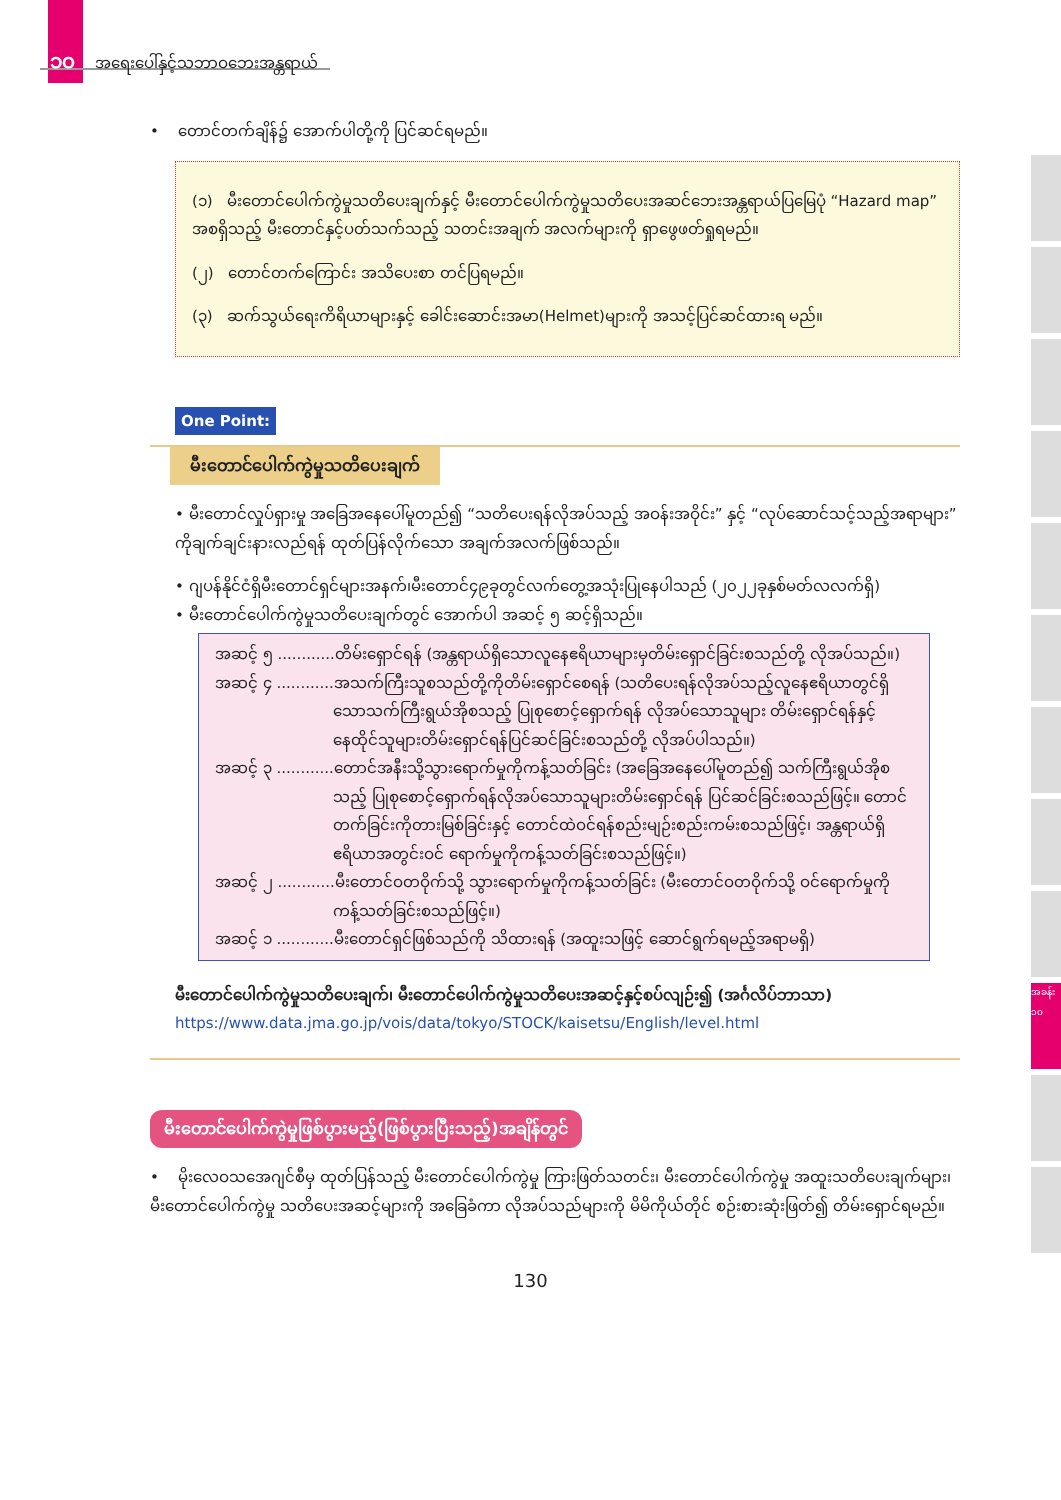၁၀ အရေးပေါ်နှင့်သဘာဝဘေးအန္တရာယ်
အခန်း ၁၀
• တောင်တက်ချိန်၌ အောက်ပါတို့ကို ပြင်ဆင်ရမည်။
(၁) မီးတောင်ပေါက်ကွဲမှုသတိပေးချက်နှင့် မီးတောင်ပေါက်ကွဲမှုသတိပေးအဆင်ဘေးအန္တရာယ်ပြမြေပုံ “Hazard map” အစရှိသည့် မီးတောင်နှင့်ပတ်သက်သည့် သတင်းအချက် အလက်များကို ရှာဖွေဖတ်ရှုရမည်။
(၂) တောင်တက်ကြောင်း အသိပေးစာ တင်ပြရမည်။
(၃) ဆက်သွယ်ရေးကိရိယာများနှင့် ခေါင်းဆောင်းအမာ(Helmet)များကို အသင့်ပြင်ဆင်ထားရ မည်။
One Point:
မီးတောင်ပေါက်ကွဲမှုသတိပေးချက်
• မီးတောင်လှုပ်ရှားမှု အခြေအနေပေါ်မူတည်၍ “သတိပေးရန်လိုအပ်သည့် အဝန်းအဝိုင်း” နှင့် “လုပ်ဆောင်သင့်သည့်အရာများ” ကိုချက်ချင်းနားလည်ရန် ထုတ်ပြန်လိုက်သော အချက်အလက်ဖြစ်သည်။
• ဂျပန်နိုင်ငံရှိမီးတောင်ရှင်များအနက်၊မီးတောင်၄၉ခုတွင်လက်တွေ့အသုံးပြုနေပါသည် (၂၀၂၂ခုနှစ်မတ်လလက်ရှိ)
• မီးတောင်ပေါက်ကွဲမှုသတိပေးချက်တွင် အောက်ပါ အဆင့် ၅ ဆင့်ရှိသည်။
အဆင့် ၅ ............တိမ်းရှောင်ရန် (အန္တရာယ်ရှိသောလူနေဧရိယာများမှတိမ်းရှောင်ခြင်းစသည်တို့ လိုအပ်သည်။)
အဆင့် ၄ ............အသက်ကြီးသူစသည်တို့ကိုတိမ်းရှောင်စေရန် (သတိပေးရန်လိုအပ်သည့်လူနေဧရိယာတွင်ရှိသောသက်ကြီးရွယ်အိုစသည့် ပြုစုစောင့်ရှောက်ရန် လိုအပ်သောသူများ တိမ်းရှောင်ရန်နှင့် နေထိုင်သူများတိမ်းရှောင်ရန်ပြင်ဆင်ခြင်းစသည်တို့ လိုအပ်ပါသည်။)
အဆင့် ၃ ............တောင်အနီးသို့သွားရောက်မှုကိုကန့်သတ်ခြင်း (အခြေအနေပေါ်မူတည်၍ သက်ကြီးရွယ်အိုစသည့် ပြုစုစောင့်ရှောက်ရန်လိုအပ်သောသူများတိမ်းရှောင်ရန် ပြင်ဆင်ခြင်းစသည်ဖြင့်။ တောင်တက်ခြင်းကိုတားမြစ်ခြင်းနှင့် တောင်ထဲဝင်ရန်စည်းမျဉ်းစည်းကမ်းစသည်ဖြင့်၊ အန္တရာယ်ရှိဧရိယာအတွင်းဝင် ရောက်မှုကိုကန့်သတ်ခြင်းစသည်ဖြင့်။)
အဆင့် ၂ ............မီးတောင်ဝတဝိုက်သို့ သွားရောက်မှုကိုကန့်သတ်ခြင်း (မီးတောင်ဝတဝိုက်သို့ ဝင်ရောက်မှုကိုကန့်သတ်ခြင်းစသည်ဖြင့်။)
အဆင့် ၁ ............မီးတောင်ရှင်ဖြစ်သည်ကို သိထားရန် (အထူးသဖြင့် ဆောင်ရွက်ရမည့်အရာမရှိ)
မီးတောင်ပေါက်ကွဲမှုသတိပေးချက်၊ မီးတောင်ပေါက်ကွဲမှုသတိပေးအဆင့်နှင့်စပ်လျဉ်း၍ (အင်္ဂလိပ်ဘာသာ)
https://www.data.jma.go.jp/vois/data/tokyo/STOCK/kaisetsu/English/level.html
မီးတောင်ပေါက်ကွဲမှုဖြစ်ပွားမည့်(ဖြစ်ပွားပြီးသည့်)အချိန်တွင်
• မိုးလေဝသအေဂျင်စီမှ ထုတ်ပြန်သည့် မီးတောင်ပေါက်ကွဲမှု ကြားဖြတ်သတင်း၊ မီးတောင်ပေါက်ကွဲမှု အထူးသတိပေးချက်များ၊ မီးတောင်ပေါက်ကွဲမှု သတိပေးအဆင့်များကို အခြေခံကာ လိုအပ်သည်များကို မိမိကိုယ်တိုင် စဉ်းစားဆုံးဖြတ်၍ တိမ်းရှောင်ရမည်။
130